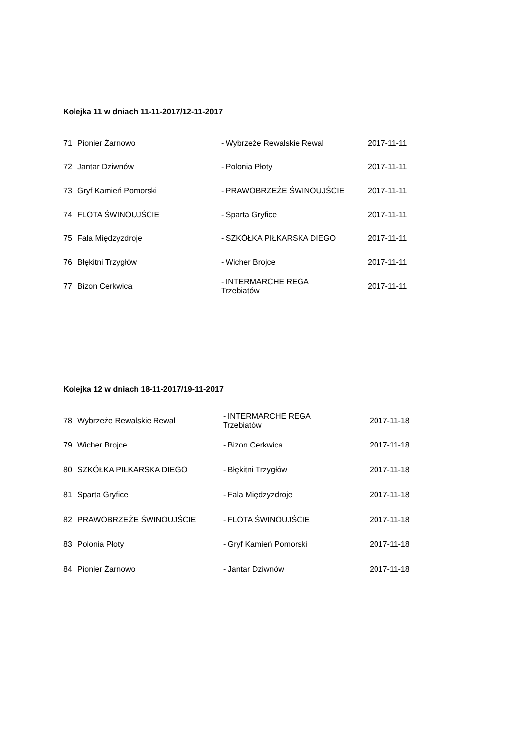Kolejka 11 w dniach 11-11-2017/12-11-2017
| 71 | Pionier Żarnowo | - Wybrzeże Rewalskie Rewal | 2017-11-11 |
| 72 | Jantar Dziwnów | - Polonia Płoty | 2017-11-11 |
| 73 | Gryf Kamień Pomorski | - PRAWOBRZEŻE ŚWINOUJŚCIE | 2017-11-11 |
| 74 | FLOTA ŚWINOUJŚCIE | - Sparta Gryfice | 2017-11-11 |
| 75 | Fala Międzyzdroje | - SZKÓŁKA PIŁKARSKA DIEGO | 2017-11-11 |
| 76 | Błękitni Trzygłów | - Wicher Brojce | 2017-11-11 |
| 77 | Bizon Cerkwica | - INTERMARCHE REGA Trzebiatów | 2017-11-11 |
Kolejka 12 w dniach 18-11-2017/19-11-2017
| 78 | Wybrzeże Rewalskie Rewal | - INTERMARCHE REGA Trzebiatów | 2017-11-18 |
| 79 | Wicher Brojce | - Bizon Cerkwica | 2017-11-18 |
| 80 | SZKÓŁKA PIŁKARSKA DIEGO | - Błękitni Trzygłów | 2017-11-18 |
| 81 | Sparta Gryfice | - Fala Międzyzdroje | 2017-11-18 |
| 82 | PRAWOBRZEŻE ŚWINOUJŚCIE | - FLOTA ŚWINOUJŚCIE | 2017-11-18 |
| 83 | Polonia Płoty | - Gryf Kamień Pomorski | 2017-11-18 |
| 84 | Pionier Żarnowo | - Jantar Dziwnów | 2017-11-18 |